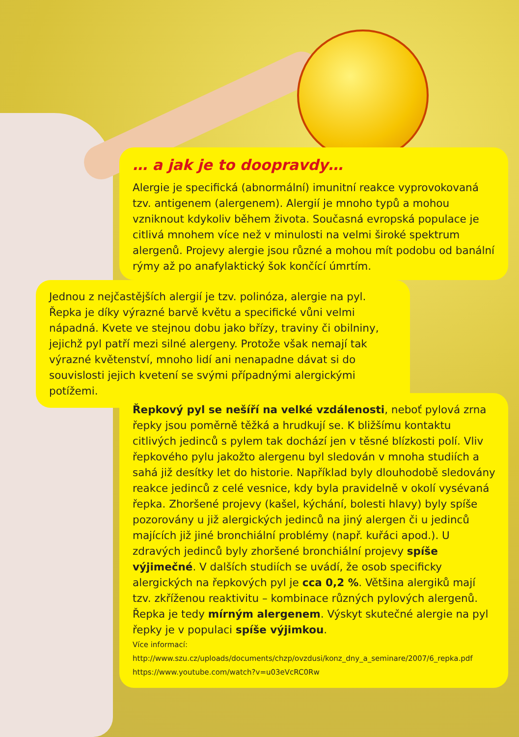… a jak je to doopravdy…
Alergie je specifická (abnormální) imunitní reakce vyprovokovaná tzv. antigenem (alergenem). Alergií je mnoho typů a mohou vzniknout kdykoliv během života. Současná evropská populace je citlivá mnohem více než v minulosti na velmi široké spektrum alergenů. Projevy alergie jsou různé a mohou mít podobu od banální rýmy až po anafylaktický šok končící úmrtím.
Jednou z nejčastějších alergií je tzv. polinóza, alergie na pyl. Řepka je díky výrazné barvě květu a specifické vůni velmi nápadná. Kvete ve stejnou dobu jako břízy, traviny či obilniny, jejichž pyl patří mezi silné alergeny. Protože však nemají tak výrazné květenství, mnoho lidí ani nenapadne dávat si do souvislosti jejich kvetení se svými případnými alergickými potížemi.
Řepkový pyl se nešíří na velké vzdálenosti, neboť pylová zrna řepky jsou poměrně těžká a hrudkují se. K bližšímu kontaktu citlivých jedinců s pylem tak dochází jen v těsné blízkosti polí. Vliv řepkového pylu jakožto alergenu byl sledován v mnoha studiích a sahá již desítky let do historie. Například byly dlouhodobě sledovány reakce jedinců z celé vesnice, kdy byla pravidelně v okolí vysévaná řepka. Zhoršené projevy (kašel, kýchání, bolesti hlavy) byly spíše pozorovány u již alergických jedinců na jiný alergen či u jedinců majících již jiné bronchiální problémy (např. kuřáci apod.). U zdravých jedinců byly zhoršené bronchiální projevy spíše výjimečné. V dalších studiích se uvádí, že osob specificky alergických na řepkových pyl je cca 0,2 %. Většina alergiků mají tzv. zkříženou reaktivitu – kombinace různých pylových alergenů. Řepka je tedy mírným alergenem. Výskyt skutečné alergie na pyl řepky je v populaci spíše výjimkou.
Více informací:
http://www.szu.cz/uploads/documents/chzp/ovzdusi/konz_dny_a_seminare/2007/6_repka.pdf
https://www.youtube.com/watch?v=u03eVcRC0Rw